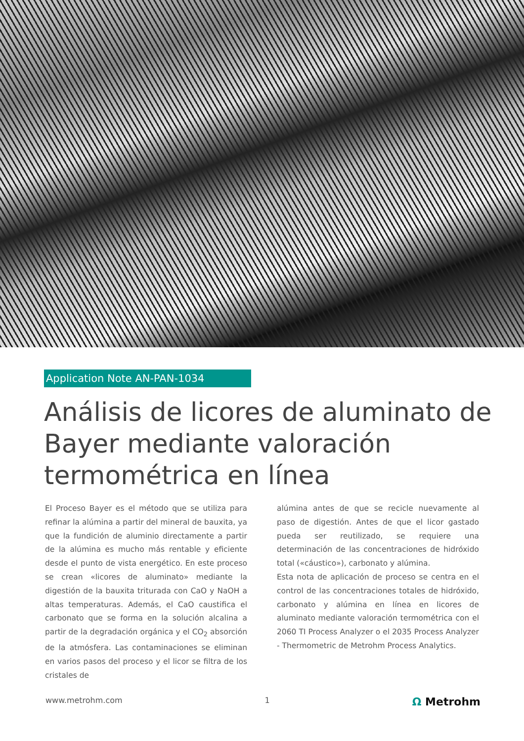Application Note AN-PAN-1034
Análisis de licores de aluminato de Bayer mediante valoración termométrica en línea
El Proceso Bayer es el método que se utiliza para refinar la alúmina a partir del mineral de bauxita, ya que la fundición de aluminio directamente a partir de la alúmina es mucho más rentable y eficiente desde el punto de vista energético. En este proceso se crean «licores de aluminato» mediante la digestión de la bauxita triturada con CaO y NaOH a altas temperaturas. Además, el CaO caustifica el carbonato que se forma en la solución alcalina a partir de la degradación orgánica y el CO<sub>2</sub> absorción de la atmósfera. Las contaminaciones se eliminan en varios pasos del proceso y el licor se filtra de los cristales de
alúmina antes de que se recicle nuevamente al paso de digestión. Antes de que el licor gastado pueda ser reutilizado, se requiere una determinación de las concentraciones de hidróxido total («cáustico»), carbonato y alúmina.
Esta nota de aplicación de proceso se centra en el control de las concentraciones totales de hidróxido, carbonato y alúmina en línea en licores de aluminato mediante valoración termométrica con el 2060 TI Process Analyzer o el 2035 Process Analyzer - Thermometric de Metrohm Process Analytics.
www.metrohm.com 1 Ω Metrohm